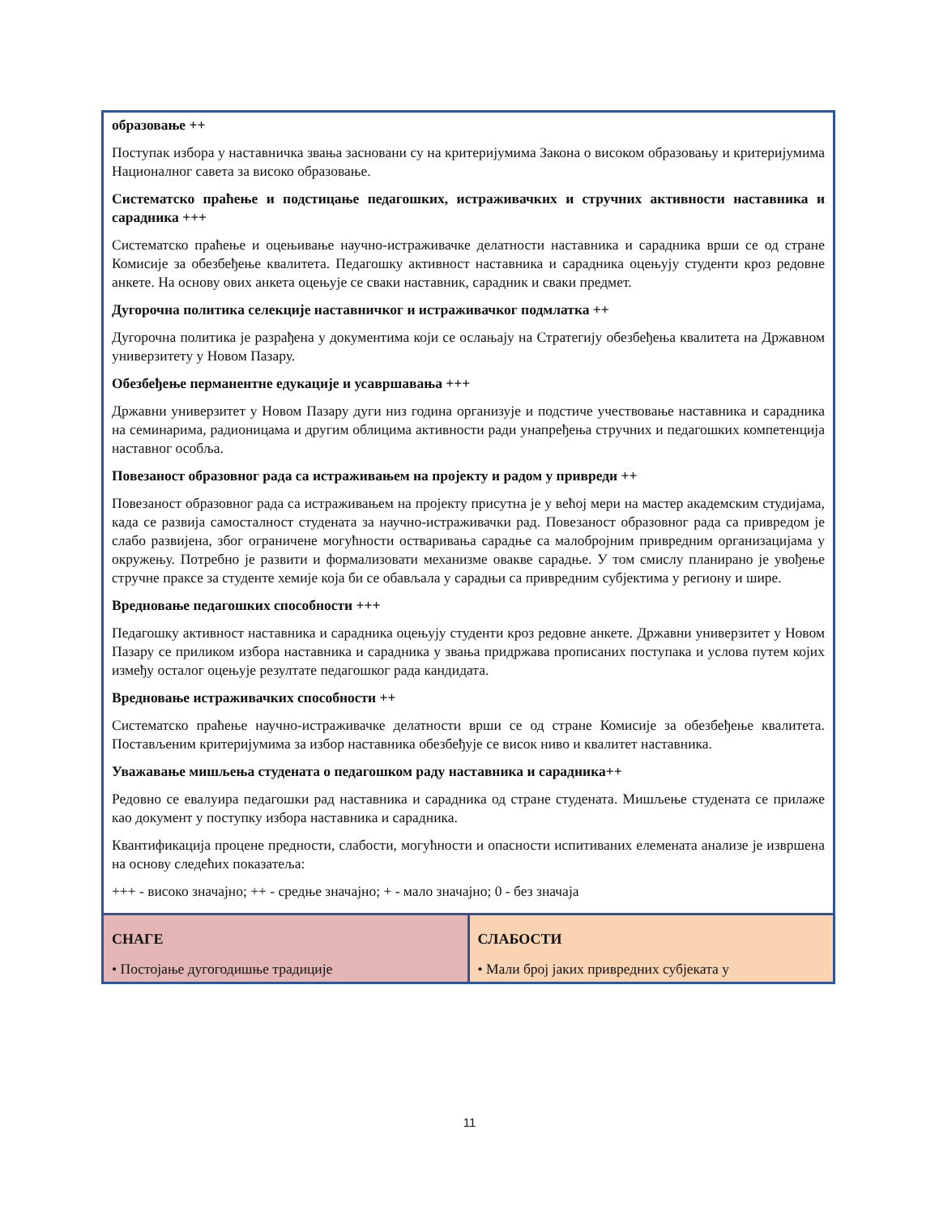| образовање ++ Поступак избора у наставничка звања засновани су на критеријумима Закона о високом образовању и критеријумима Националног савета за високо образовање. Систематско праћење и подстицање педагошких, истраживачких и стручних активности наставника и сарадника +++ Систематско праћење и оцењивање научно-истраживачке делатности наставника и сарадника врши се од стране Комисије за обезбеђење квалитета. Педагошку активност наставника и сарадника оцењују студенти кроз редовне анкете. На основу ових анкета оцењује се сваки наставник, сарадник и сваки предмет. Дугорочна политика селекције наставничког и истраживачког подмлатка ++ Дугорочна политика је разрађена у документима који се ослањају на Стратегију обезбеђења квалитета на Државном универзитету у Новом Пазару. Обезбеђење перманентне едукације и усавршавања +++ Државни универзитет у Новом Пазару дуги низ година организује и подстиче учествовање наставника и сарадника на семинарима, радионицама и другим облицима активности ради унапређења стручних и педагошких компетенција наставног особља. Повезаност образовног рада са истраживањем на пројекту и радом у привреди ++ Повезаност образовног рада са истраживањем на пројекту присутна је у већој мери на мастер академским студијама, када се развија самосталност студената за научно-истраживачки рад. Повезаност образовног рада са привредом је слабо развијена, због ограничене могућности остваривања сарадње са малобројним привредним организацијама у окружењу. Потребно је развити и формализовати механизме овакве сарадње. У том смислу планирано је увођење стручне праксе за студенте хемије која би се обављала у сарадњи са привредним субјектима у региону и шире. Вредновање педагошких способности +++ Педагошку активност наставника и сарадника оцењују студенти кроз редовне анкете. Државни универзитет у Новом Пазару се приликом избора наставника и сарадника у звања придржава прописаних поступака и услова путем којих између осталог оцењује резултате педагошког рада кандидата. Вредновање истраживачких способности ++ Систематско праћење научно-истраживачке делатности врши се од стране Комисије за обезбеђење квалитета. Постављеним критеријумима за избор наставника обезбеђује се висок ниво и квалитет наставника. Уважавање мишљења студената о педагошком раду наставника и сарадника++ Редовно се евалуира педагошки рад наставника и сарадника од стране студената. Мишљење студената се прилаже као документ у поступку избора наставника и сарадника. Квантификација процене предности, слабости, могућности и опасности испитиваних елемената анализе је извршена на основу следећих показатеља: +++ - високо значајно; ++ - средње значајно; + - мало значајно; 0 - без значаја | |
| СНАГЕ • Постојање дугогодишње традиције | СЛАБОСТИ • Мали број јаких привредних субјеката у |
11